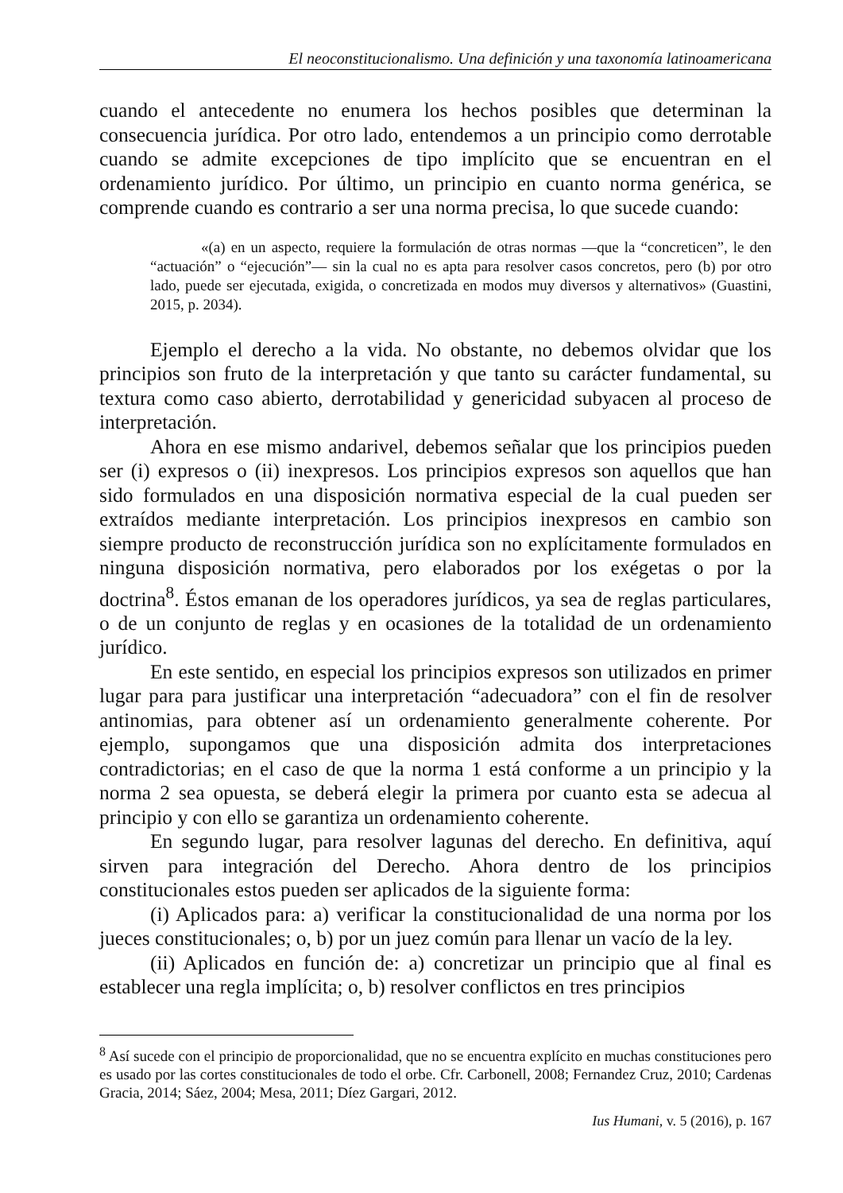El neoconstitucionalismo. Una definición y una taxonomía latinoamericana
cuando el antecedente no enumera los hechos posibles que determinan la consecuencia jurídica. Por otro lado, entendemos a un principio como derrotable cuando se admite excepciones de tipo implícito que se encuentran en el ordenamiento jurídico. Por último, un principio en cuanto norma genérica, se comprende cuando es contrario a ser una norma precisa, lo que sucede cuando:
«(a) en un aspecto, requiere la formulación de otras normas —que la “concreticen”, le den “actuación” o “ejecución”— sin la cual no es apta para resolver casos concretos, pero (b) por otro lado, puede ser ejecutada, exigida, o concretizada en modos muy diversos y alternativos» (Guastini, 2015, p. 2034).
Ejemplo el derecho a la vida. No obstante, no debemos olvidar que los principios son fruto de la interpretación y que tanto su carácter fundamental, su textura como caso abierto, derrotabilidad y genericidad subyacen al proceso de interpretación.
Ahora en ese mismo andarivel, debemos señalar que los principios pueden ser (i) expresos o (ii) inexpresos. Los principios expresos son aquellos que han sido formulados en una disposición normativa especial de la cual pueden ser extraídos mediante interpretación. Los principios inexpresos en cambio son siempre producto de reconstrucción jurídica son no explícitamente formulados en ninguna disposición normativa, pero elaborados por los exégetas o por la doctrina<sup>8</sup>. Éstos emanan de los operadores jurídicos, ya sea de reglas particulares, o de un conjunto de reglas y en ocasiones de la totalidad de un ordenamiento jurídico.
En este sentido, en especial los principios expresos son utilizados en primer lugar para para justificar una interpretación “adecuadora” con el fin de resolver antinomias, para obtener así un ordenamiento generalmente coherente. Por ejemplo, supongamos que una disposición admita dos interpretaciones contradictorias; en el caso de que la norma 1 está conforme a un principio y la norma 2 sea opuesta, se deberá elegir la primera por cuanto esta se adecua al principio y con ello se garantiza un ordenamiento coherente.
En segundo lugar, para resolver lagunas del derecho. En definitiva, aquí sirven para integración del Derecho. Ahora dentro de los principios constitucionales estos pueden ser aplicados de la siguiente forma:
(i) Aplicados para: a) verificar la constitucionalidad de una norma por los jueces constitucionales; o, b) por un juez común para llenar un vacío de la ley.
(ii) Aplicados en función de: a) concretizar un principio que al final es establecer una regla implícita; o, b) resolver conflictos en tres principios
<sup>8</sup> Así sucede con el principio de proporcionalidad, que no se encuentra explícito en muchas constituciones pero es usado por las cortes constitucionales de todo el orbe. Cfr. Carbonell, 2008; Fernandez Cruz, 2010; Cardenas Gracia, 2014; Sáez, 2004; Mesa, 2011; Díez Gargari, 2012.
Ius Humani, v. 5 (2016), p. 167